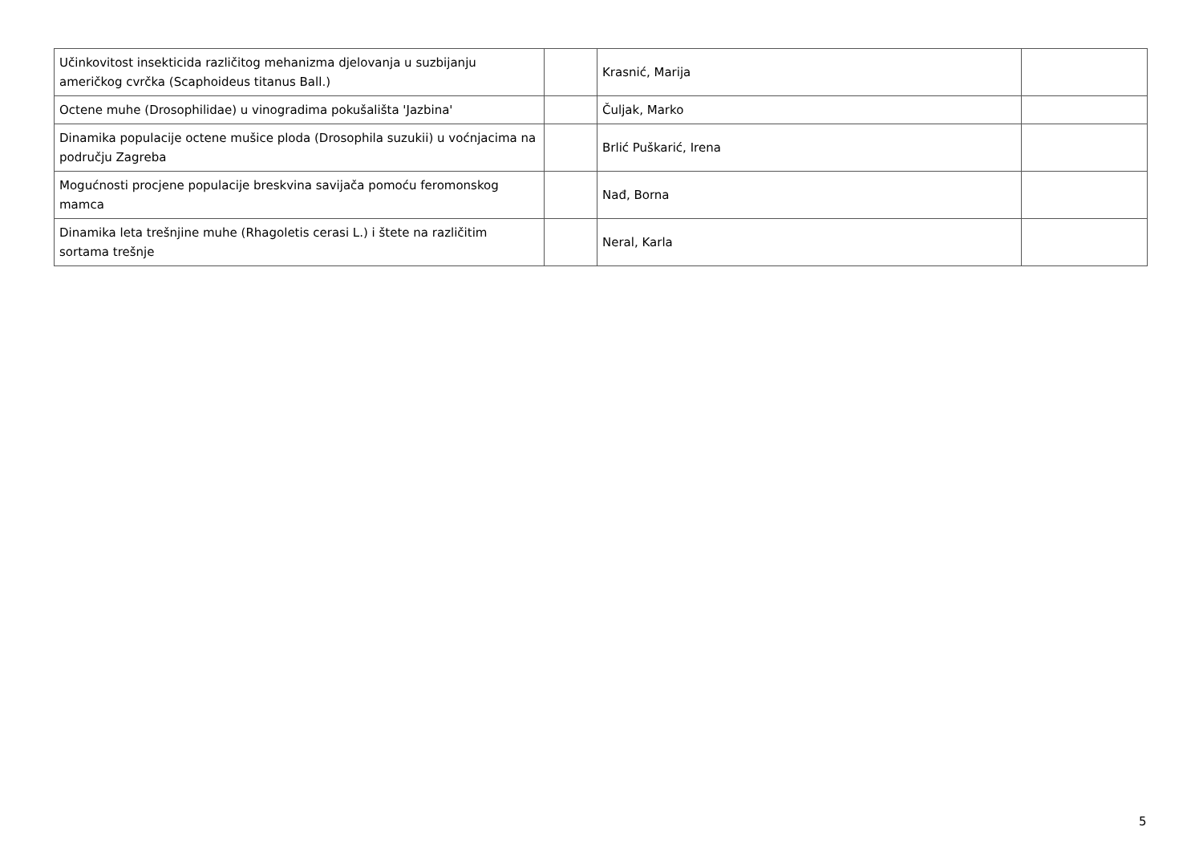| Učinkovitost insekticida različitog mehanizma djelovanja u suzbijanju američkog cvrčka (Scaphoideus titanus Ball.) | | Krasnić, Marija | |
| Octene muhe (Drosophilidae) u vinogradima pokušališta 'Jazbina' | | Čuljak, Marko | |
| Dinamika populacije octene mušice ploda (Drosophila suzukii) u voćnjacima na području Zagreba | | Brlić Puškarić, Irena | |
| Mogućnosti procjene populacije breskvina savijača pomoću feromonskog mamca | | Nađ, Borna | |
| Dinamika leta trešnjine muhe (Rhagoletis cerasi L.) i štete na različitim sortama trešnje | | Neral, Karla | |
5